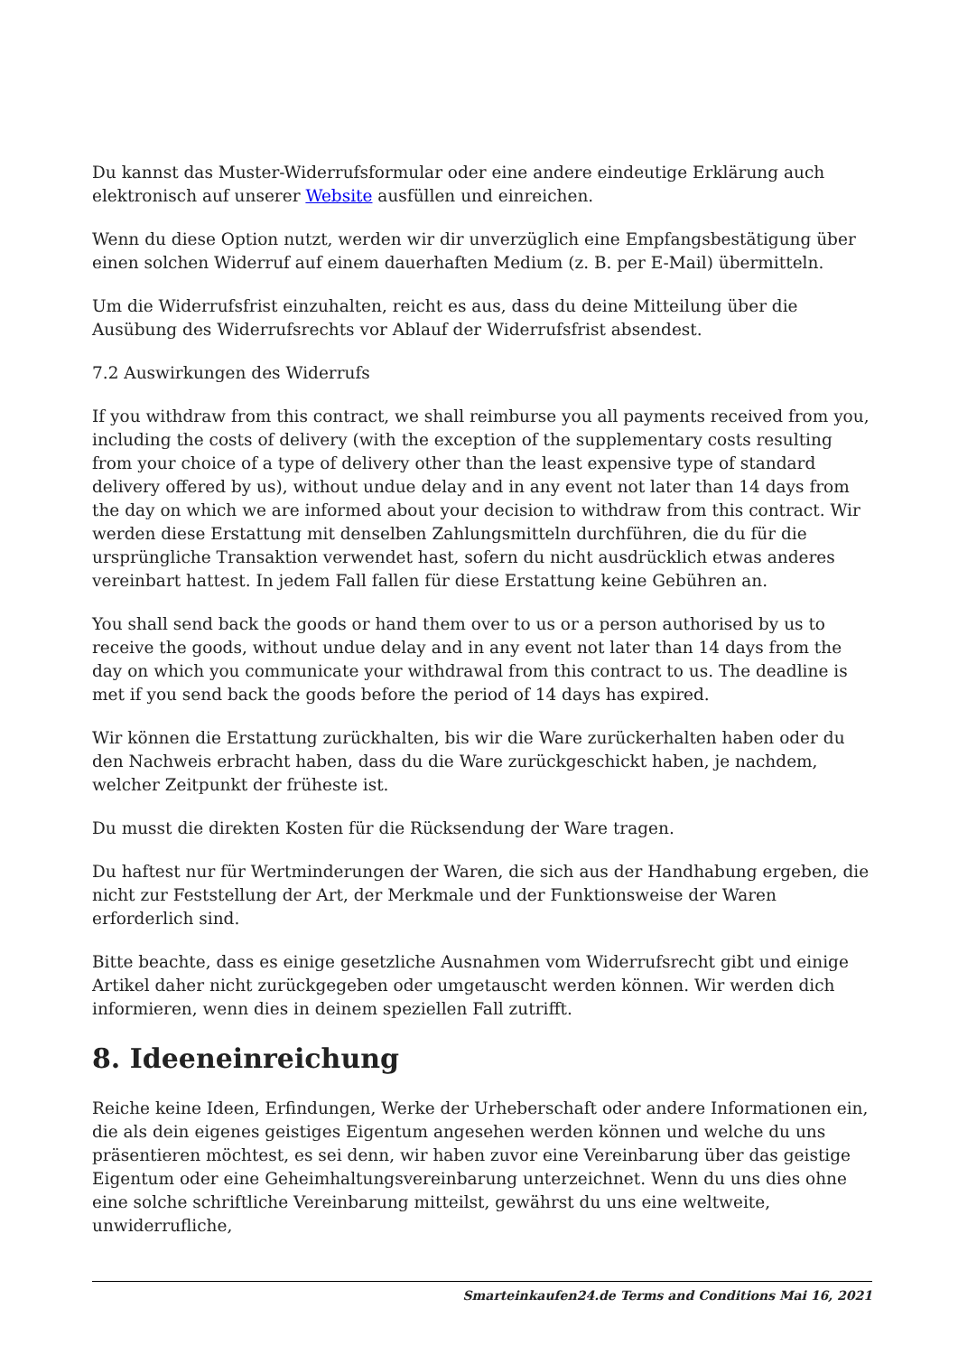Du kannst das Muster-Widerrufsformular oder eine andere eindeutige Erklärung auch elektronisch auf unserer Website ausfüllen und einreichen.
Wenn du diese Option nutzt, werden wir dir unverzüglich eine Empfangsbestätigung über einen solchen Widerruf auf einem dauerhaften Medium (z. B. per E-Mail) übermitteln.
Um die Widerrufsfrist einzuhalten, reicht es aus, dass du deine Mitteilung über die Ausübung des Widerrufsrechts vor Ablauf der Widerrufsfrist absendest.
7.2 Auswirkungen des Widerrufs
If you withdraw from this contract, we shall reimburse you all payments received from you, including the costs of delivery (with the exception of the supplementary costs resulting from your choice of a type of delivery other than the least expensive type of standard delivery offered by us), without undue delay and in any event not later than 14 days from the day on which we are informed about your decision to withdraw from this contract. Wir werden diese Erstattung mit denselben Zahlungsmitteln durchführen, die du für die ursprüngliche Transaktion verwendet hast, sofern du nicht ausdrücklich etwas anderes vereinbart hattest. In jedem Fall fallen für diese Erstattung keine Gebühren an.
You shall send back the goods or hand them over to us or a person authorised by us to receive the goods, without undue delay and in any event not later than 14 days from the day on which you communicate your withdrawal from this contract to us. The deadline is met if you send back the goods before the period of 14 days has expired.
Wir können die Erstattung zurückhalten, bis wir die Ware zurückerhalten haben oder du den Nachweis erbracht haben, dass du die Ware zurückgeschickt haben, je nachdem, welcher Zeitpunkt der früheste ist.
Du musst die direkten Kosten für die Rücksendung der Ware tragen.
Du haftest nur für Wertminderungen der Waren, die sich aus der Handhabung ergeben, die nicht zur Feststellung der Art, der Merkmale und der Funktionsweise der Waren erforderlich sind.
Bitte beachte, dass es einige gesetzliche Ausnahmen vom Widerrufsrecht gibt und einige Artikel daher nicht zurückgegeben oder umgetauscht werden können. Wir werden dich informieren, wenn dies in deinem speziellen Fall zutrifft.
8. Ideeneinreichung
Reiche keine Ideen, Erfindungen, Werke der Urheberschaft oder andere Informationen ein, die als dein eigenes geistiges Eigentum angesehen werden können und welche du uns präsentieren möchtest, es sei denn, wir haben zuvor eine Vereinbarung über das geistige Eigentum oder eine Geheimhaltungsvereinbarung unterzeichnet. Wenn du uns dies ohne eine solche schriftliche Vereinbarung mitteilst, gewährst du uns eine weltweite, unwiderrufliche,
Smarteinkaufen24.de Terms and Conditions Mai 16, 2021